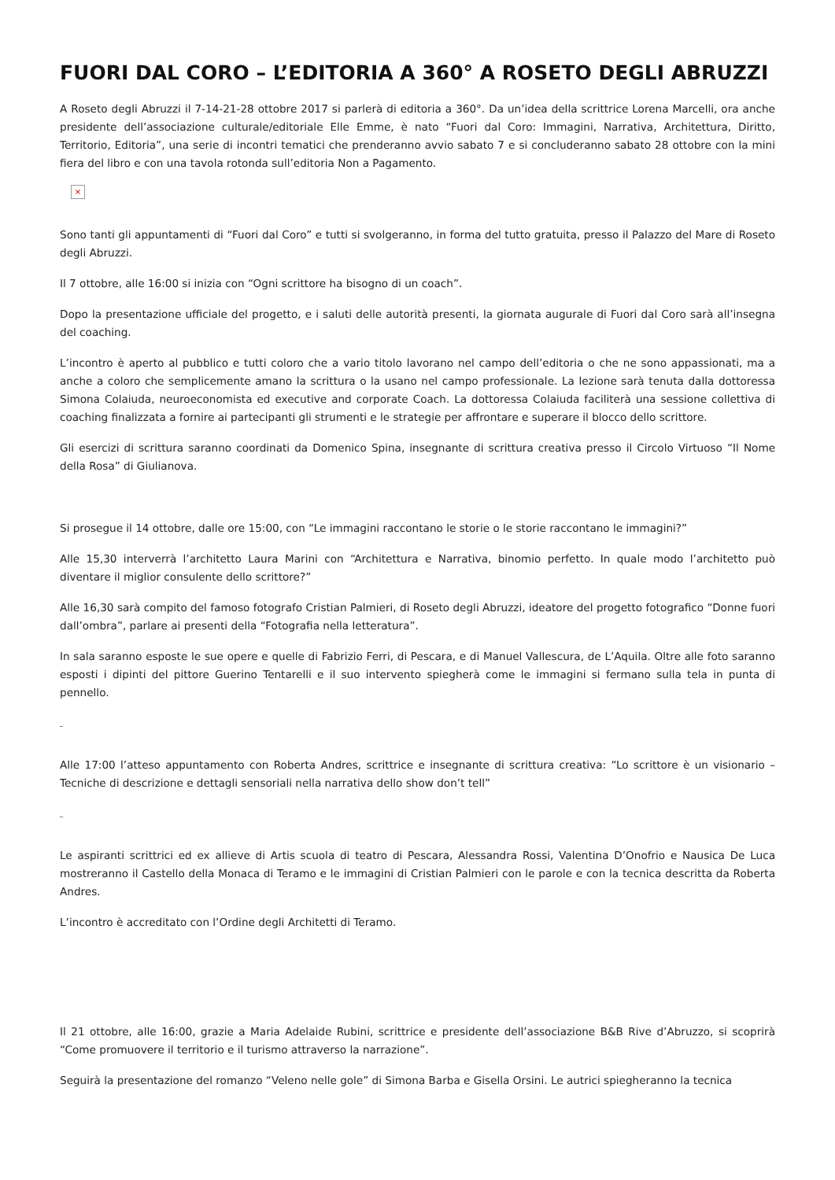FUORI DAL CORO – L’EDITORIA A 360° A ROSETO DEGLI ABRUZZI
A Roseto degli Abruzzi il 7-14-21-28 ottobre 2017 si parlerà di editoria a 360°. Da un’idea della scrittrice Lorena Marcelli, ora anche presidente dell’associazione culturale/editoriale Elle Emme, è nato “Fuori dal Coro: Immagini, Narrativa, Architettura, Diritto, Territorio, Editoria”, una serie di incontri tematici che prenderanno avvio sabato 7 e si concluderanno sabato 28 ottobre con la mini fiera del libro e con una tavola rotonda sull’editoria Non a Pagamento.
×
Sono tanti gli appuntamenti di “Fuori dal Coro” e tutti si svolgeranno, in forma del tutto gratuita, presso il Palazzo del Mare di Roseto degli Abruzzi.
Il 7 ottobre, alle 16:00 si inizia con “Ogni scrittore ha bisogno di un coach”.
Dopo la presentazione ufficiale del progetto, e i saluti delle autorità presenti, la giornata augurale di Fuori dal Coro sarà all’insegna del coaching.
L’incontro è aperto al pubblico e tutti coloro che a vario titolo lavorano nel campo dell’editoria o che ne sono appassionati, ma a anche a coloro che semplicemente amano la scrittura o la usano nel campo professionale. La lezione sarà tenuta dalla dottoressa Simona Colaiuda, neuroeconomista ed executive and corporate Coach. La dottoressa Colaiuda faciliterà una sessione collettiva di coaching finalizzata a fornire ai partecipanti gli strumenti e le strategie per affrontare e superare il blocco dello scrittore.
Gli esercizi di scrittura saranno coordinati da Domenico Spina, insegnante di scrittura creativa presso il Circolo Virtuoso “Il Nome della Rosa” di Giulianova.
Si prosegue il 14 ottobre, dalle ore 15:00, con “Le immagini raccontano le storie o le storie raccontano le immagini?”
Alle 15,30 interverrà l’architetto Laura Marini con “Architettura e Narrativa, binomio perfetto. In quale modo l’architetto può diventare il miglior consulente dello scrittore?”
Alle 16,30 sarà compito del famoso fotografo Cristian Palmieri, di Roseto degli Abruzzi, ideatore del progetto fotografico “Donne fuori dall’ombra”, parlare ai presenti della “Fotografia nella letteratura”.
In sala saranno esposte le sue opere e quelle di Fabrizio Ferri, di Pescara, e di Manuel Vallescura, de L’Aquila. Oltre alle foto saranno esposti i dipinti del pittore Guerino Tentarelli e il suo intervento spiegherà come le immagini si fermano sulla tela in punta di pennello.
_
Alle 17:00 l’atteso appuntamento con Roberta Andres, scrittrice e insegnante di scrittura creativa: “Lo scrittore è un visionario – Tecniche di descrizione e dettagli sensoriali nella narrativa dello show don’t tell”
_
Le aspiranti scrittrici ed ex allieve di Artis scuola di teatro di Pescara, Alessandra Rossi, Valentina D’Onofrio e Nausica De Luca mostreranno il Castello della Monaca di Teramo e le immagini di Cristian Palmieri con le parole e con la tecnica descritta da Roberta Andres.
L’incontro è accreditato con l’Ordine degli Architetti di Teramo.
Il 21 ottobre, alle 16:00, grazie a Maria Adelaide Rubini, scrittrice e presidente dell’associazione B&B Rive d’Abruzzo, si scoprirà “Come promuovere il territorio e il turismo attraverso la narrazione”.
Seguirà la presentazione del romanzo “Veleno nelle gole” di Simona Barba e Gisella Orsini. Le autrici spiegheranno la tecnica